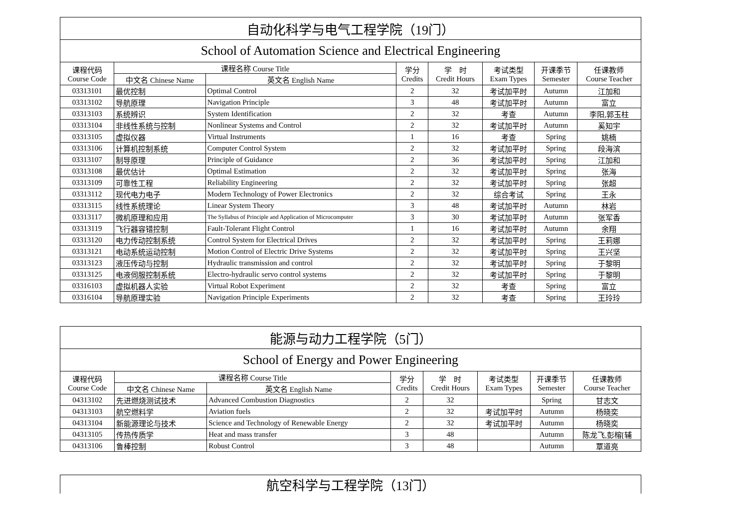| 自动化科学与电气工程学院（19门） | | | | | | | |
| --- | --- | --- | --- | --- | --- | --- | --- |
| School of Automation Science and Electrical Engineering | | | | | | | |
| 课程代码 Course Code | 课程名称 Course Title | | 学分 Credits | 学 时 Credit Hours | 考试类型 Exam Types | 开课季节 Semester | 任课教师 Course Teacher |
| | 中文名 Chinese Name | 英文名 English Name | | | | | |
| 03313101 | 最优控制 | Optimal Control | 2 | 32 | 考试加平时 | Autumn | 江加和 |
| 03313102 | 导航原理 | Navigation Principle | 3 | 48 | 考试加平时 | Autumn | 富立 |
| 03313103 | 系统辨识 | System Identification | 2 | 32 | 考查 | Autumn | 李阳,郭玉柱 |
| 03313104 | 非线性系统与控制 | Nonlinear Systems and Control | 2 | 32 | 考试加平时 | Autumn | 奚知宇 |
| 03313105 | 虚拟仪器 | Virtual Instruments | 1 | 16 | 考查 | Spring | 姚楠 |
| 03313106 | 计算机控制系统 | Computer Control System | 2 | 32 | 考试加平时 | Spring | 段海滨 |
| 03313107 | 制导原理 | Principle of Guidance | 2 | 36 | 考试加平时 | Spring | 江加和 |
| 03313108 | 最优估计 | Optimal Estimation | 2 | 32 | 考试加平时 | Spring | 张海 |
| 03313109 | 可靠性工程 | Reliability Engineering | 2 | 32 | 考试加平时 | Spring | 张超 |
| 03313112 | 现代电力电子 | Modern Technology of Power Electronics | 2 | 32 | 综合考试 | Spring | 王永 |
| 03313115 | 线性系统理论 | Linear System Theory | 3 | 48 | 考试加平时 | Autumn | 林岩 |
| 03313117 | 微机原理和应用 | The Syllabus of Principle and Application of Microcomputer | 3 | 30 | 考试加平时 | Autumn | 张军香 |
| 03313119 | 飞行器容错控制 | Fault-Tolerant Flight Control | 1 | 16 | 考试加平时 | Autumn | 余翔 |
| 03313120 | 电力传动控制系统 | Control System for Electrical Drives | 2 | 32 | 考试加平时 | Spring | 王莉娜 |
| 03313121 | 电动系统运动控制 | Motion Control of Electric Drive Systems | 2 | 32 | 考试加平时 | Spring | 王兴坚 |
| 03313123 | 液压传动与控制 | Hydraulic transmission and control | 2 | 32 | 考试加平时 | Spring | 于黎明 |
| 03313125 | 电液伺服控制系统 | Electro-hydraulic servo control systems | 2 | 32 | 考试加平时 | Spring | 于黎明 |
| 03316103 | 虚拟机器人实验 | Virtual Robot Experiment | 2 | 32 | 考查 | Spring | 富立 |
| 03316104 | 导航原理实验 | Navigation Principle Experiments | 2 | 32 | 考查 | Spring | 王玲玲 |
| 能源与动力工程学院（5门） | | | | | | | |
| --- | --- | --- | --- | --- | --- | --- | --- |
| School of Energy and Power Engineering | | | | | | | |
| 课程代码 Course Code | 课程名称 Course Title | | 学分 Credits | 学 时 Credit Hours | 考试类型 Exam Types | 开课季节 Semester | 任课教师 Course Teacher |
| | 中文名 Chinese Name | 英文名 English Name | | | | | |
| 04313102 | 先进燃烧测试技术 | Advanced Combustion Diagnostics | 2 | 32 | | Spring | 甘志文 |
| 04313103 | 航空燃料学 | Aviation fuels | 2 | 32 | 考试加平时 | Autumn | 杨晓奕 |
| 04313104 | 新能源理论与技术 | Science and Technology of Renewable Energy | 2 | 32 | 考试加平时 | Autumn | 杨晓奕 |
| 04313105 | 传热传质学 | Heat and mass transfer | 3 | 48 | | Autumn | 陈龙飞,彭榕[辅 |
| 04313106 | 鲁棒控制 | Robust Control | 3 | 48 | | Autumn | 覃道亮 |
| 航空科学与工程学院（13门） |
| --- |